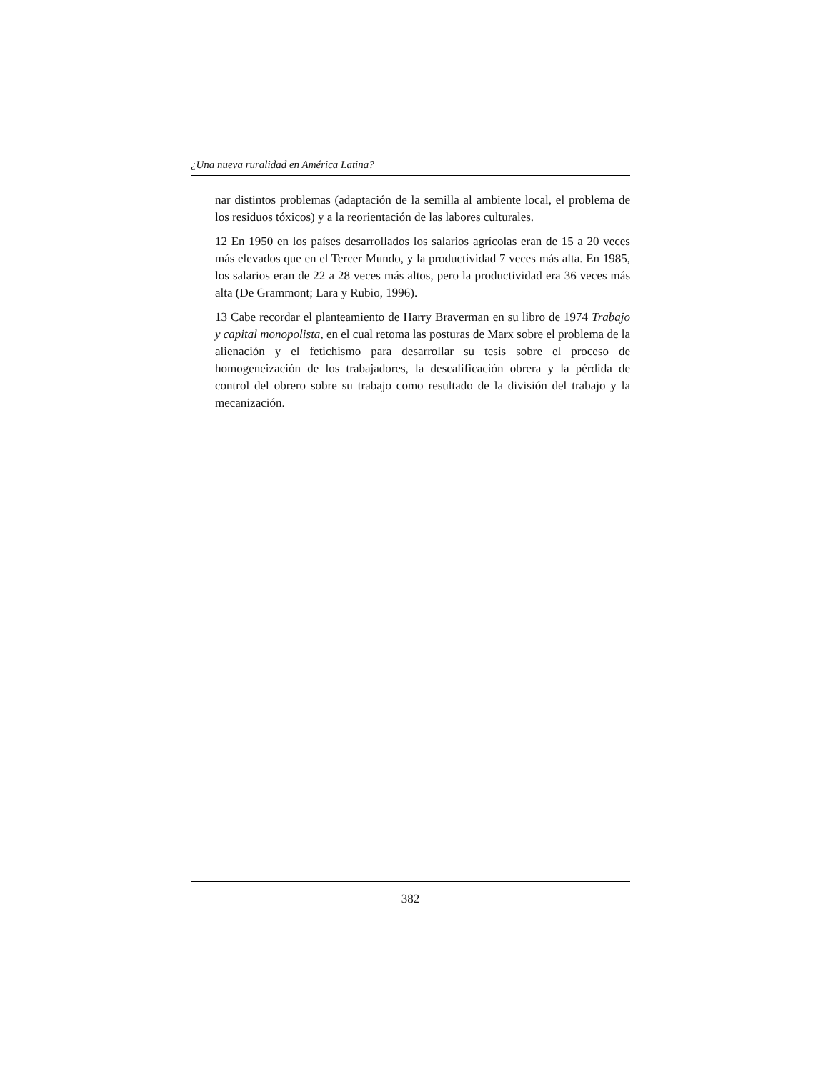¿Una nueva ruralidad en América Latina?
nar distintos problemas (adaptación de la semilla al ambiente local, el problema de los residuos tóxicos) y a la reorientación de las labores culturales.
12 En 1950 en los países desarrollados los salarios agrícolas eran de 15 a 20 veces más elevados que en el Tercer Mundo, y la productividad 7 veces más alta. En 1985, los salarios eran de 22 a 28 veces más altos, pero la productividad era 36 veces más alta (De Grammont; Lara y Rubio, 1996).
13 Cabe recordar el planteamiento de Harry Braverman en su libro de 1974 Trabajo y capital monopolista, en el cual retoma las posturas de Marx sobre el problema de la alienación y el fetichismo para desarrollar su tesis sobre el proceso de homogeneización de los trabajadores, la descalificación obrera y la pérdida de control del obrero sobre su trabajo como resultado de la división del trabajo y la mecanización.
382